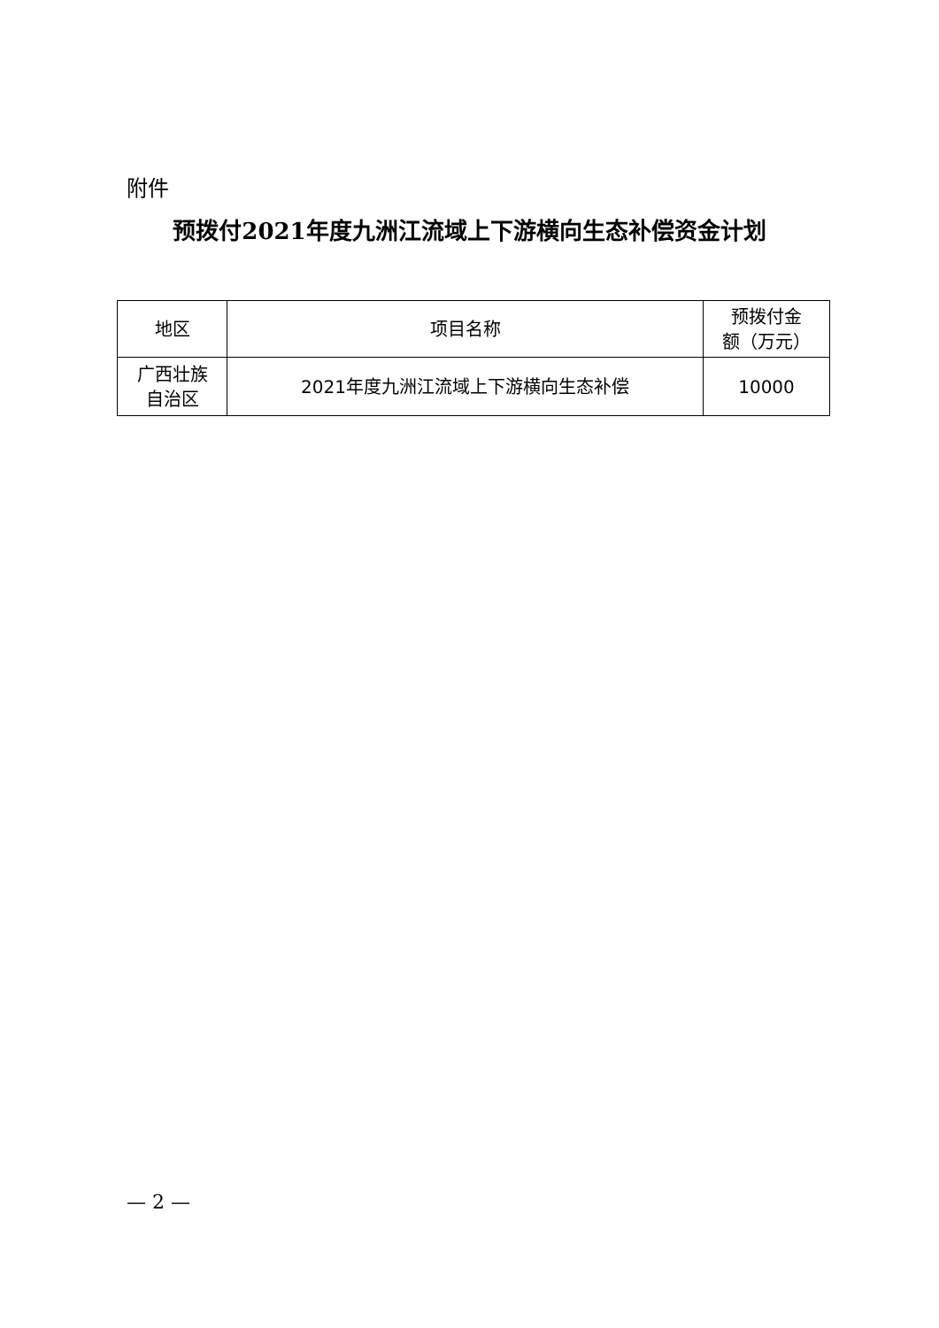附件
预拨付2021年度九洲江流域上下游横向生态补偿资金计划
| 地区 | 项目名称 | 预拨付金 额（万元） |
| --- | --- | --- |
| 广西壮族 自治区 | 2021年度九洲江流域上下游横向生态补偿 | 10000 |
— 2 —